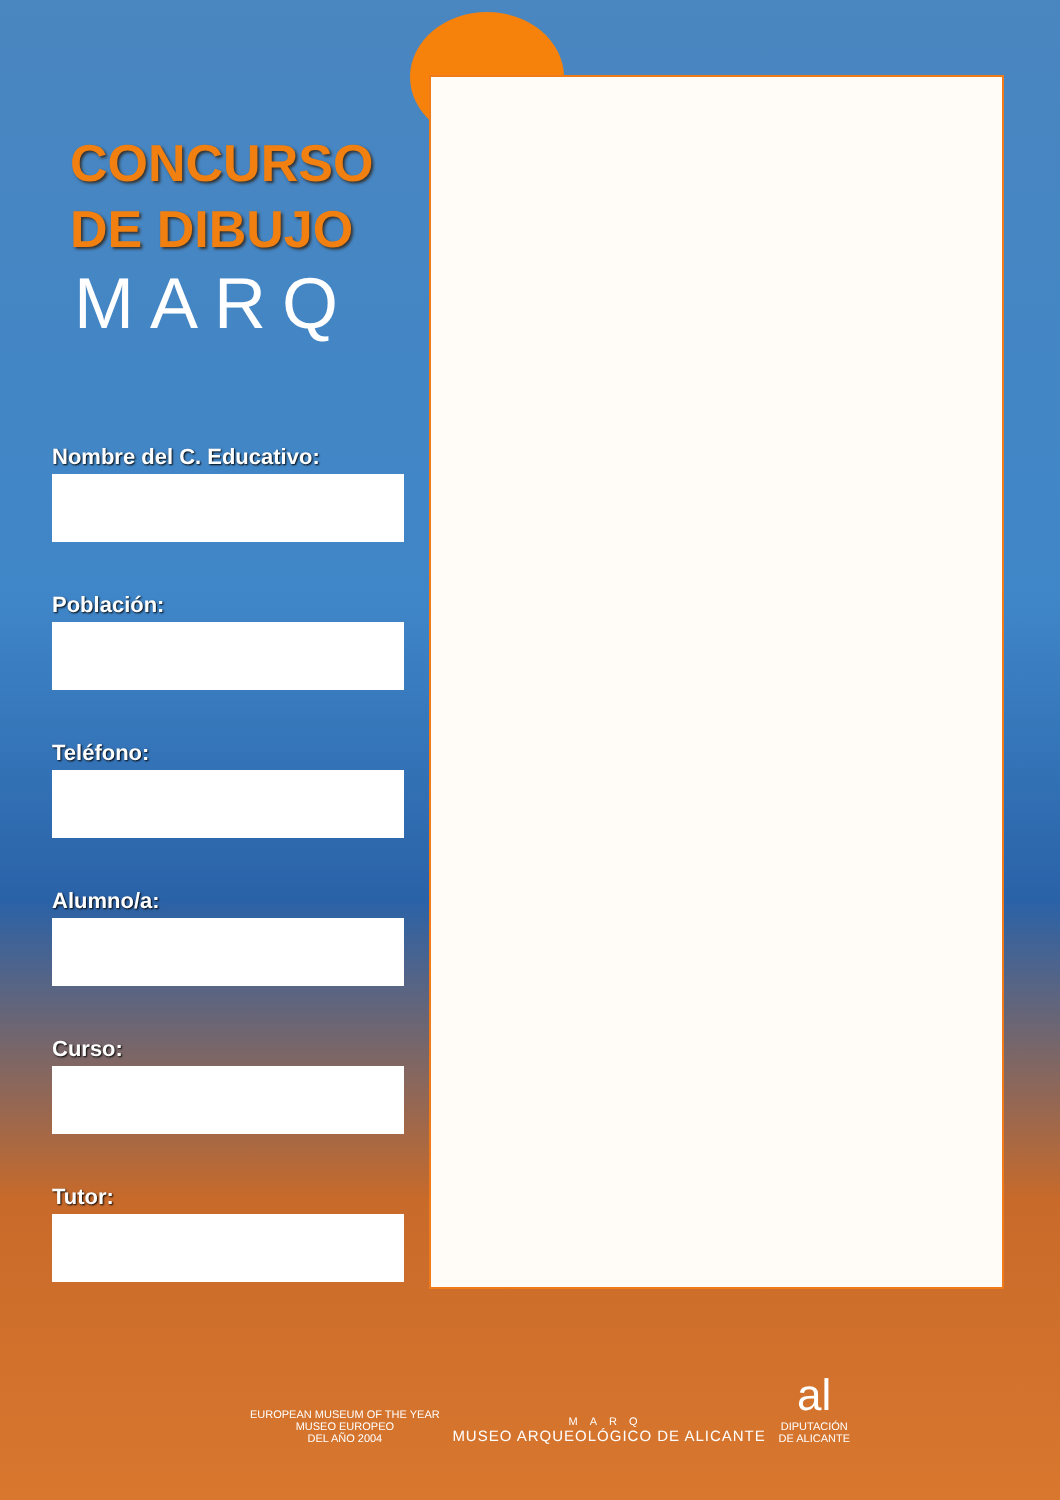CONCURSO
DE DIBUJO
MARQ
Nombre del C. Educativo:
Población:
Teléfono:
Alumno/a:
Curso:
Tutor:
EUROPEAN MUSEUM OF THE YEAR
MUSEO EUROPEO
DEL AÑO 2004
MARQ
MUSEO ARQUEOLÓGICO DE ALICANTE
al
DIPUTACIÓN
DE ALICANTE